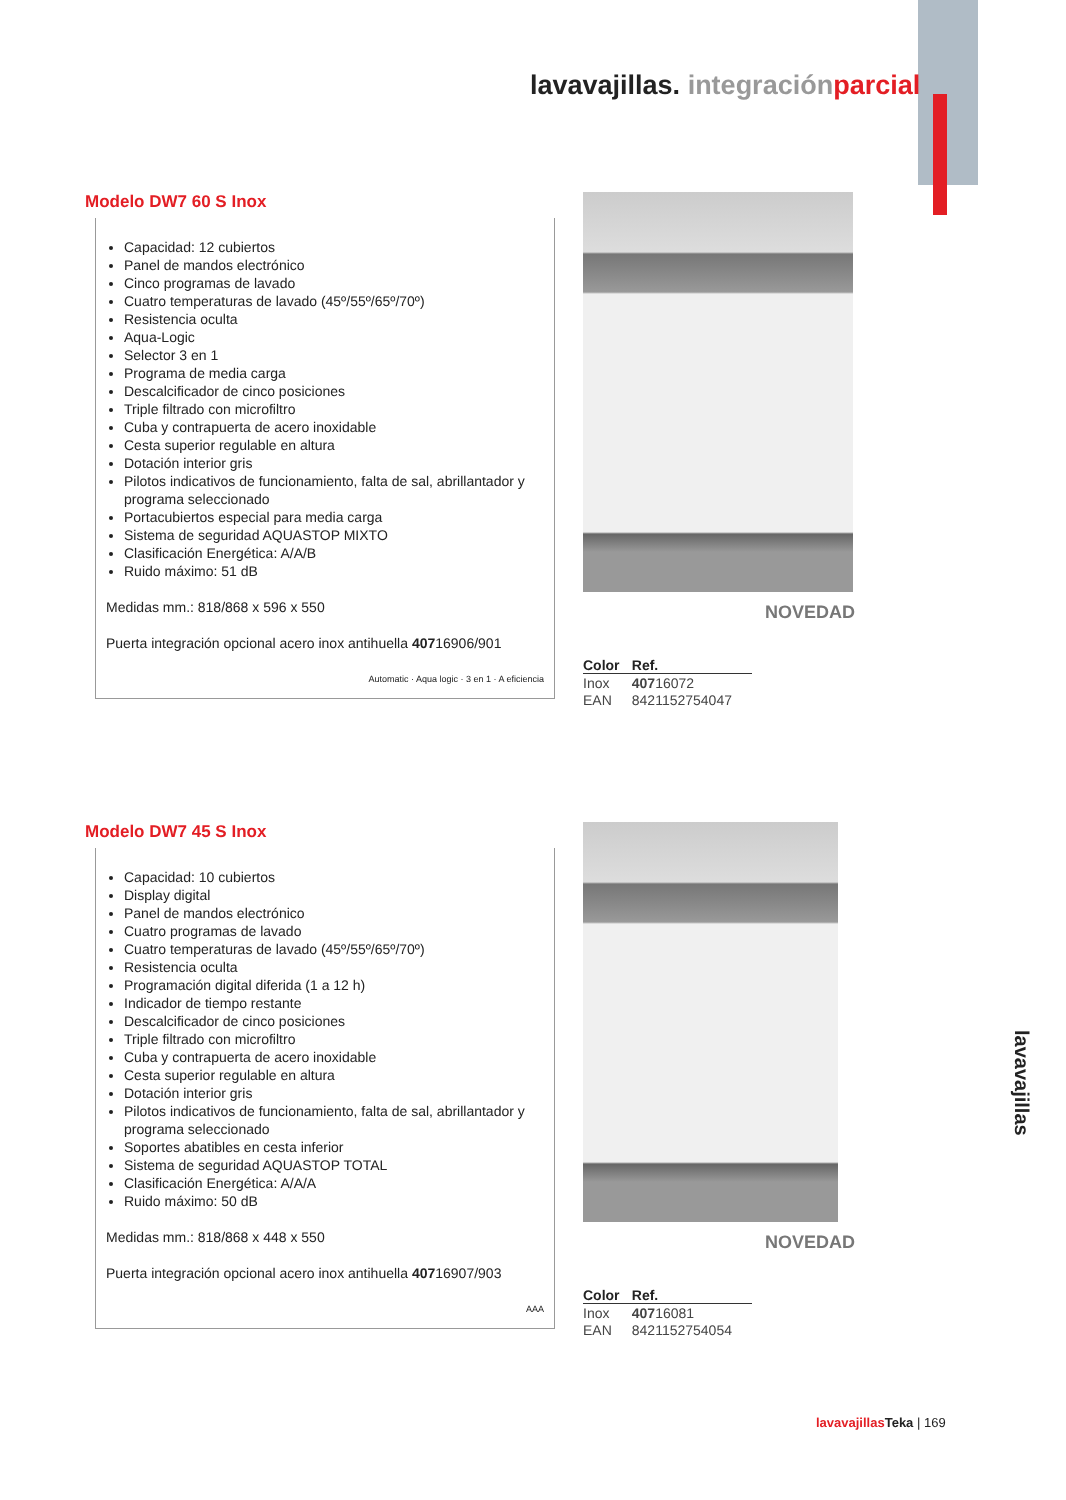lavavajillas. integración parcial
Modelo DW7 60 S Inox
Capacidad: 12 cubiertos
Panel de mandos electrónico
Cinco programas de lavado
Cuatro temperaturas de lavado (45º/55º/65º/70º)
Resistencia oculta
Aqua-Logic
Selector 3 en 1
Programa de media carga
Descalcificador de cinco posiciones
Triple filtrado con microfiltro
Cuba y contrapuerta de acero inoxidable
Cesta superior regulable en altura
Dotación interior gris
Pilotos indicativos de funcionamiento, falta de sal, abrillantador y programa seleccionado
Portacubiertos especial para media carga
Sistema de seguridad AQUASTOP MIXTO
Clasificación Energética: A/A/B
Ruido máximo: 51 dB
Medidas mm.: 818/868 x 596 x 550
Puerta integración opcional acero inox antihuella 40716906/901
Automatic · Aqua logic · 3 en 1 · A eficiencia
NOVEDAD
| Color | Ref. |
| --- | --- |
| Inox | 407 16072 |
| EAN | 8421152754047 |
Modelo DW7 45 S Inox
Capacidad: 10 cubiertos
Display digital
Panel de mandos electrónico
Cuatro programas de lavado
Cuatro temperaturas de lavado (45º/55º/65º/70º)
Resistencia oculta
Programación digital diferida (1 a 12 h)
Indicador de tiempo restante
Descalcificador de cinco posiciones
Triple filtrado con microfiltro
Cuba y contrapuerta de acero inoxidable
Cesta superior regulable en altura
Dotación interior gris
Pilotos indicativos de funcionamiento, falta de sal, abrillantador y programa seleccionado
Soportes abatibles en cesta inferior
Sistema de seguridad AQUASTOP TOTAL
Clasificación Energética: A/A/A
Ruido máximo: 50 dB
Medidas mm.: 818/868 x 448 x 550
Puerta integración opcional acero inox antihuella 40716907/903
AAA
NOVEDAD
| Color | Ref. |
| --- | --- |
| Inox | 407 16081 |
| EAN | 8421152754054 |
lavavajillas
lavavajillas Teka | 169